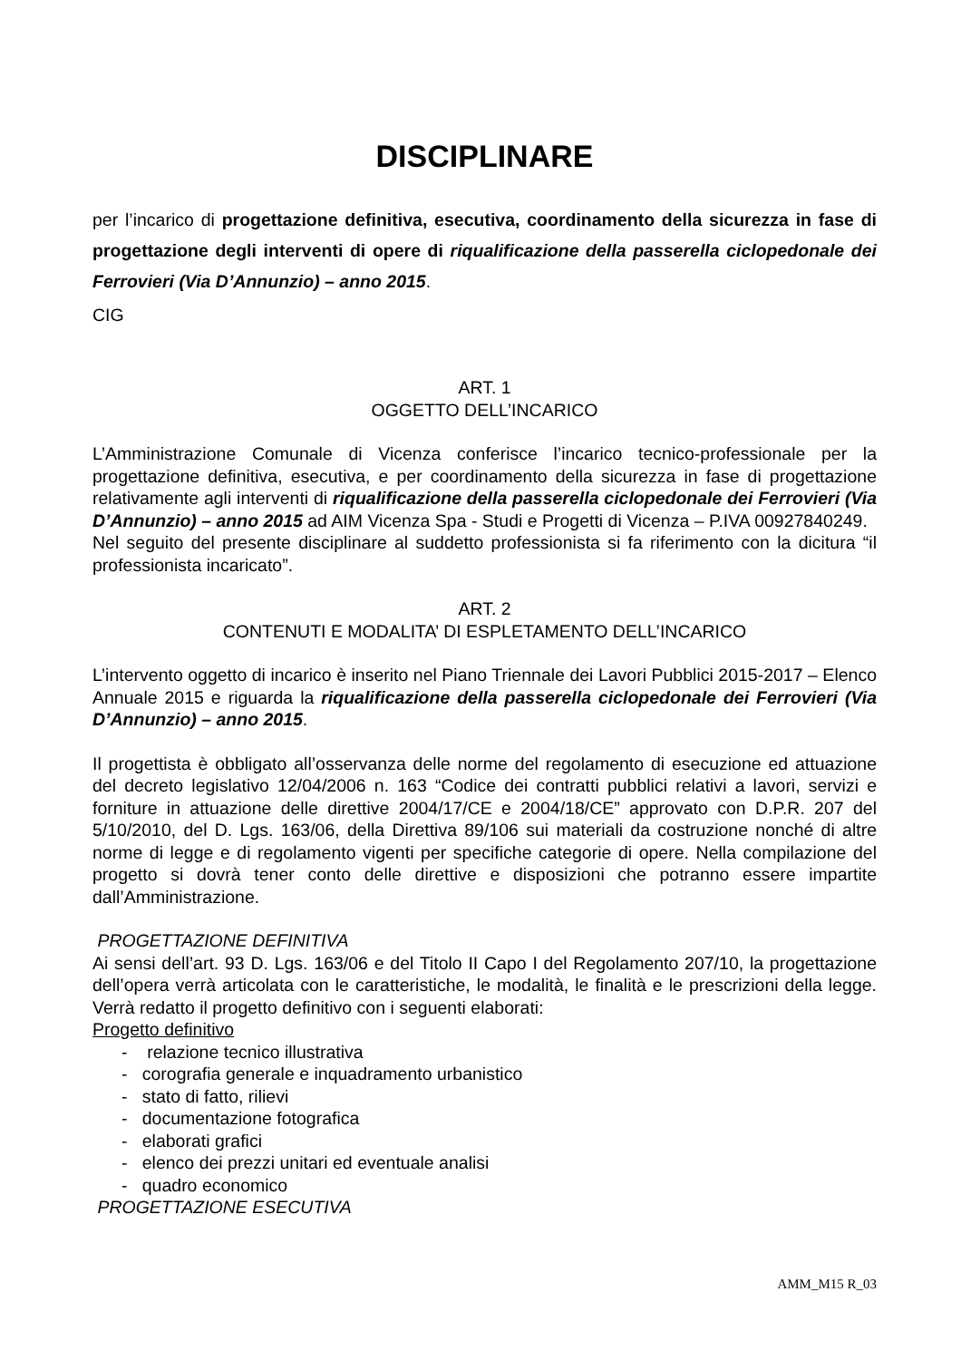DISCIPLINARE
per l’incarico di progettazione definitiva, esecutiva, coordinamento della sicurezza in fase di progettazione degli interventi di opere di riqualificazione della passerella ciclopedonale dei Ferrovieri (Via D’Annunzio) – anno 2015.
CIG
ART. 1
OGGETTO DELL’INCARICO
L’Amministrazione Comunale di Vicenza conferisce l’incarico tecnico-professionale per la progettazione definitiva, esecutiva, e per coordinamento della sicurezza in fase di progettazione relativamente agli interventi di riqualificazione della passerella ciclopedonale dei Ferrovieri (Via D’Annunzio) – anno 2015 ad AIM Vicenza Spa - Studi e Progetti di Vicenza – P.IVA 00927840249.
Nel seguito del presente disciplinare al suddetto professionista si fa riferimento con la dicitura “il professionista incaricato”.
ART. 2
CONTENUTI E MODALITA’ DI ESPLETAMENTO DELL’INCARICO
L’intervento oggetto di incarico è inserito nel Piano Triennale dei Lavori Pubblici 2015-2017 – Elenco Annuale 2015 e riguarda la riqualificazione della passerella ciclopedonale dei Ferrovieri (Via D’Annunzio) – anno 2015.
Il progettista è obbligato all’osservanza delle norme del regolamento di esecuzione ed attuazione del decreto legislativo 12/04/2006 n. 163 “Codice dei contratti pubblici relativi a lavori, servizi e forniture in attuazione delle direttive 2004/17/CE e 2004/18/CE” approvato con D.P.R. 207 del 5/10/2010, del D. Lgs. 163/06, della Direttiva 89/106 sui materiali da costruzione nonché di altre norme di legge e di regolamento vigenti per specifiche categorie di opere. Nella compilazione del progetto si dovrà tener conto delle direttive e disposizioni che potranno essere impartite dall’Amministrazione.
PROGETTAZIONE DEFINITIVA
Ai sensi dell’art. 93 D. Lgs. 163/06 e del Titolo II Capo I del Regolamento 207/10, la progettazione dell’opera verrà articolata con le caratteristiche, le modalità, le finalità e le prescrizioni della legge. Verrà redatto il progetto definitivo con i seguenti elaborati:
Progetto definitivo
- relazione tecnico illustrativa
- corografia generale e inquadramento urbanistico
- stato di fatto, rilievi
- documentazione fotografica
- elaborati grafici
- elenco dei prezzi unitari ed eventuale analisi
- quadro economico
PROGETTAZIONE ESECUTIVA
AMM_M15 R_03